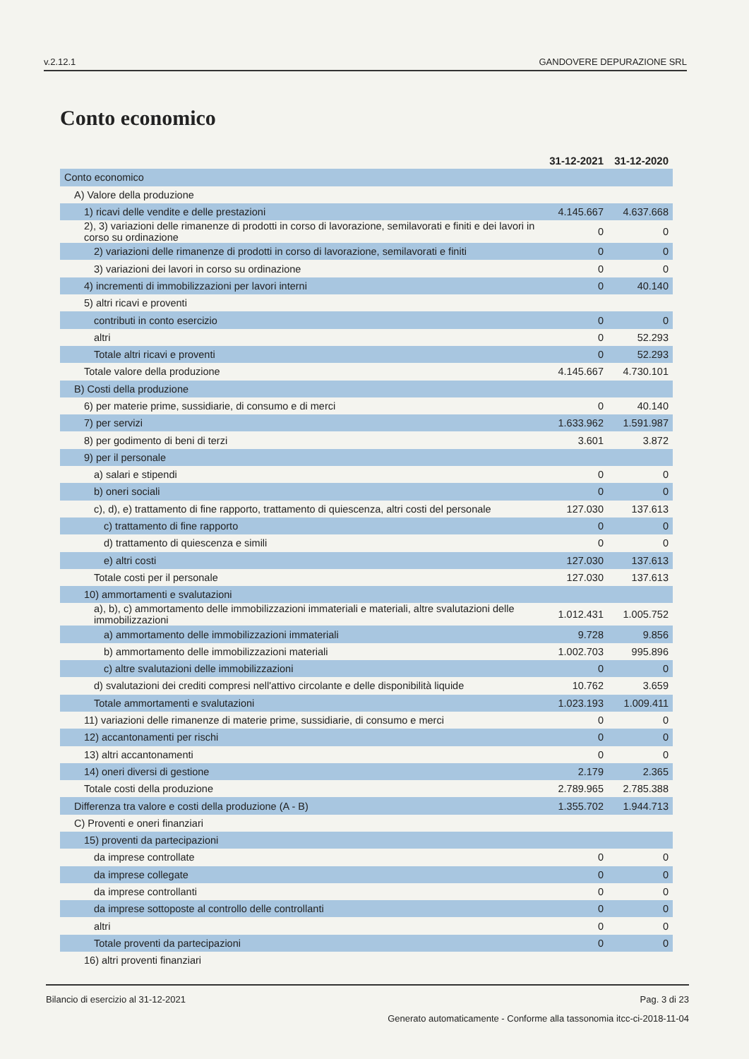v.2.12.1 GANDOVERE DEPURAZIONE SRL
Conto economico
| | 31-12-2021 | 31-12-2020 |
| --- | --- | --- |
| Conto economico | | |
| A) Valore della produzione | | |
| 1) ricavi delle vendite e delle prestazioni | 4.145.667 | 4.637.668 |
| 2), 3) variazioni delle rimanenze di prodotti in corso di lavorazione, semilavorati e finiti e dei lavori in corso su ordinazione | 0 | 0 |
| 2) variazioni delle rimanenze di prodotti in corso di lavorazione, semilavorati e finiti | 0 | 0 |
| 3) variazioni dei lavori in corso su ordinazione | 0 | 0 |
| 4) incrementi di immobilizzazioni per lavori interni | 0 | 40.140 |
| 5) altri ricavi e proventi | | |
| contributi in conto esercizio | 0 | 0 |
| altri | 0 | 52.293 |
| Totale altri ricavi e proventi | 0 | 52.293 |
| Totale valore della produzione | 4.145.667 | 4.730.101 |
| B) Costi della produzione | | |
| 6) per materie prime, sussidiarie, di consumo e di merci | 0 | 40.140 |
| 7) per servizi | 1.633.962 | 1.591.987 |
| 8) per godimento di beni di terzi | 3.601 | 3.872 |
| 9) per il personale | | |
| a) salari e stipendi | 0 | 0 |
| b) oneri sociali | 0 | 0 |
| c), d), e) trattamento di fine rapporto, trattamento di quiescenza, altri costi del personale | 127.030 | 137.613 |
| c) trattamento di fine rapporto | 0 | 0 |
| d) trattamento di quiescenza e simili | 0 | 0 |
| e) altri costi | 127.030 | 137.613 |
| Totale costi per il personale | 127.030 | 137.613 |
| 10) ammortamenti e svalutazioni | | |
| a), b), c) ammortamento delle immobilizzazioni immateriali e materiali, altre svalutazioni delle immobilizzazioni | 1.012.431 | 1.005.752 |
| a) ammortamento delle immobilizzazioni immateriali | 9.728 | 9.856 |
| b) ammortamento delle immobilizzazioni materiali | 1.002.703 | 995.896 |
| c) altre svalutazioni delle immobilizzazioni | 0 | 0 |
| d) svalutazioni dei crediti compresi nell'attivo circolante e delle disponibilità liquide | 10.762 | 3.659 |
| Totale ammortamenti e svalutazioni | 1.023.193 | 1.009.411 |
| 11) variazioni delle rimanenze di materie prime, sussidiarie, di consumo e merci | 0 | 0 |
| 12) accantonamenti per rischi | 0 | 0 |
| 13) altri accantonamenti | 0 | 0 |
| 14) oneri diversi di gestione | 2.179 | 2.365 |
| Totale costi della produzione | 2.789.965 | 2.785.388 |
| Differenza tra valore e costi della produzione (A - B) | 1.355.702 | 1.944.713 |
| C) Proventi e oneri finanziari | | |
| 15) proventi da partecipazioni | | |
| da imprese controllate | 0 | 0 |
| da imprese collegate | 0 | 0 |
| da imprese controllanti | 0 | 0 |
| da imprese sottoposte al controllo delle controllanti | 0 | 0 |
| altri | 0 | 0 |
| Totale proventi da partecipazioni | 0 | 0 |
| 16) altri proventi finanziari | | |
Bilancio di esercizio al 31-12-2021 Pag. 3 di 23
Generato automaticamente - Conforme alla tassonomia itcc-ci-2018-11-04